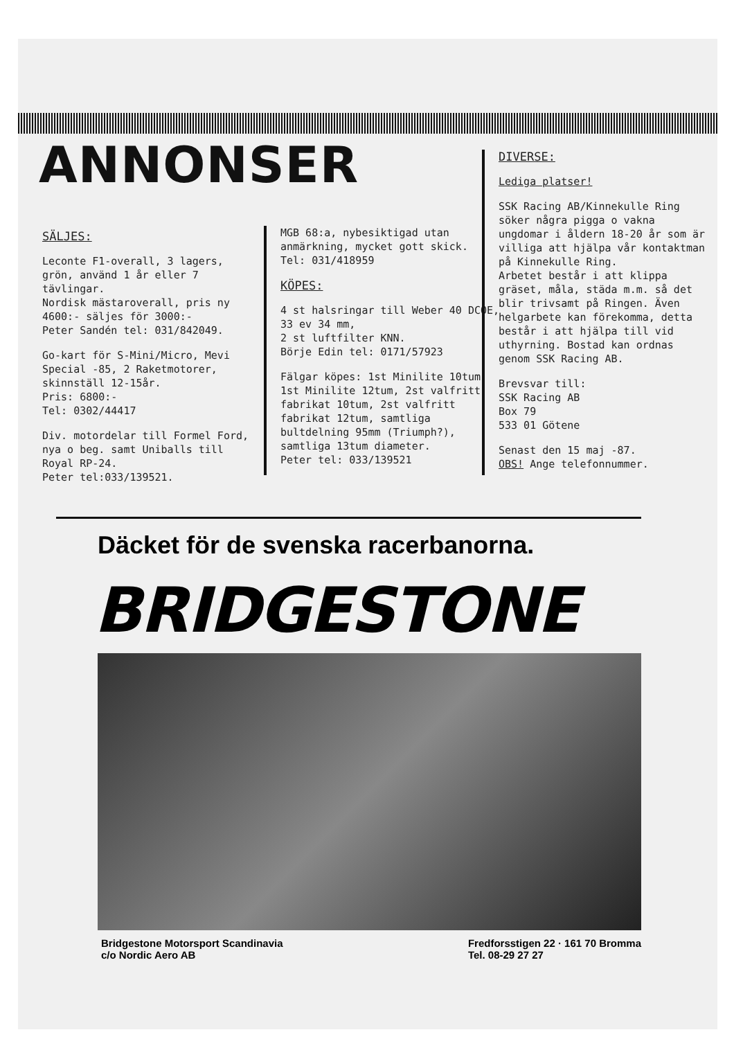ANNONSER
SÄLJES:
Leconte F1-overall, 3 lagers, grön, använd 1 år eller 7 tävlingar.
Nordisk mästaroverall, pris ny 4600:- säljes för 3000:-
Peter Sandén tel: 031/842049.
Go-kart för S-Mini/Micro, Mevi Special -85, 2 Raketmotorer, skinnställ 12-15år.
Pris: 6800:-
Tel: 0302/44417
Div. motordelar till Formel Ford, nya o beg. samt Uniballs till Royal RP-24.
Peter tel:033/139521.
MGB 68:a, nybesiktigad utan anmärkning, mycket gott skick.
Tel: 031/418959
KÖPES:
4 st halsringar till Weber 40 DCOE, 33 ev 34 mm,
2 st luftfilter KNN.
Börje Edin tel: 0171/57923
Fälgar köpes: 1st Minilite 10tum, 1st Minilite 12tum, 2st valfritt fabrikat 10tum, 2st valfritt fabrikat 12tum, samtliga bultdelning 95mm (Triumph?), samtliga 13tum diameter.
Peter tel: 033/139521
DIVERSE:
Lediga platser!
SSK Racing AB/Kinnekulle Ring söker några pigga o vakna ungdomar i åldern 18-20 år som är villiga att hjälpa vår kontaktman på Kinnekulle Ring.
Arbetet består i att klippa gräset, måla, städa m.m. så det blir trivsamt på Ringen. Även helgarbete kan förekomma, detta består i att hjälpa till vid uthyrning. Bostad kan ordnas genom SSK Racing AB.
Brevsvar till:
SSK Racing AB
Box 79
533 01 Götene
Senast den 15 maj -87.
OBS! Ange telefonnummer.
Däcket för de svenska racerbanorna.
BRIDGESTONE
Bridgestone Motorsport Scandinavia
c/o Nordic Aero AB
Fredforsstigen 22 · 161 70 Bromma
Tel. 08-29 27 27